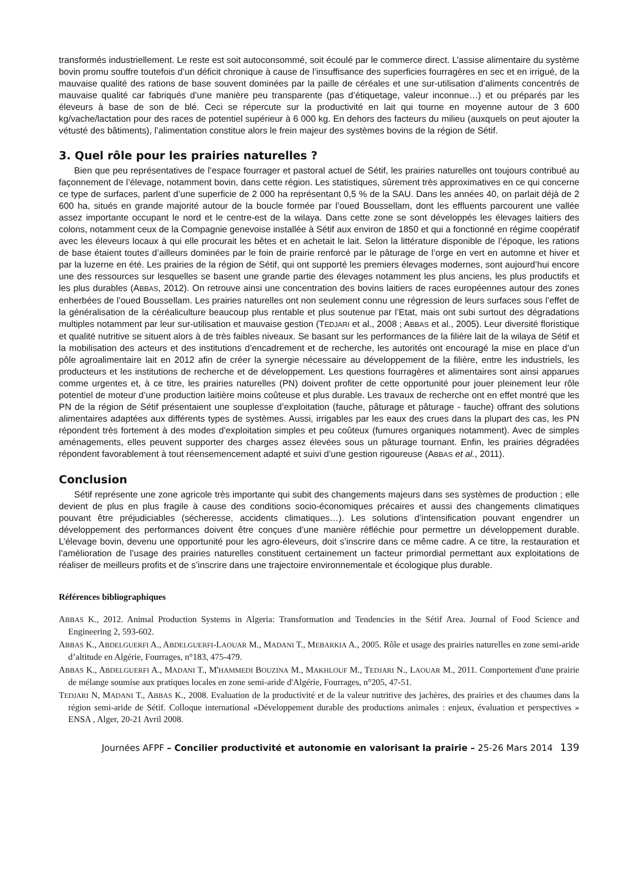transformés industriellement. Le reste est soit autoconsommé, soit écoulé par le commerce direct. L’assise alimentaire du système bovin promu souffre toutefois d’un déficit chronique à cause de l’insuffisance des superficies fourragères en sec et en irrigué, de la mauvaise qualité des rations de base souvent dominées par la paille de céréales et une sur-utilisation d’aliments concentrés de mauvaise qualité car fabriqués d’une manière peu transparente (pas d’étiquetage, valeur inconnue…) et ou préparés par les éleveurs à base de son de blé. Ceci se répercute sur la productivité en lait qui tourne en moyenne autour de 3 600 kg/vache/lactation pour des races de potentiel supérieur à 6 000 kg. En dehors des facteurs du milieu (auxquels on peut ajouter la vétusté des bâtiments), l’alimentation constitue alors le frein majeur des systèmes bovins de la région de Sétif.
3. Quel rôle pour les prairies naturelles ?
Bien que peu représentatives de l’espace fourrager et pastoral actuel de Sétif, les prairies naturelles ont toujours contribué au façonnement de l’élevage, notamment bovin, dans cette région. Les statistiques, sûrement très approximatives en ce qui concerne ce type de surfaces, parlent d’une superficie de 2 000 ha représentant 0,5 % de la SAU. Dans les années 40, on parlait déjà de 2 600 ha, situés en grande majorité autour de la boucle formée par l’oued Boussellam, dont les effluents parcourent une vallée assez importante occupant le nord et le centre-est de la wilaya. Dans cette zone se sont développés les élevages laitiers des colons, notamment ceux de la Compagnie genevoise installée à Sétif aux environ de 1850 et qui a fonctionné en régime coopératif avec les éleveurs locaux à qui elle procurait les bêtes et en achetait le lait. Selon la littérature disponible de l’époque, les rations de base étaient toutes d’ailleurs dominées par le foin de prairie renforcé par le pâturage de l’orge en vert en automne et hiver et par la luzerne en été. Les prairies de la région de Sétif, qui ont supporté les premiers élevages modernes, sont aujourd’hui encore une des ressources sur lesquelles se basent une grande partie des élevages notamment les plus anciens, les plus productifs et les plus durables (ABBAS, 2012). On retrouve ainsi une concentration des bovins laitiers de races européennes autour des zones enherbées de l’oued Boussellam. Les prairies naturelles ont non seulement connu une régression de leurs surfaces sous l’effet de la généralisation de la céréaliculture beaucoup plus rentable et plus soutenue par l’Etat, mais ont subi surtout des dégradations multiples notamment par leur sur-utilisation et mauvaise gestion (TEDJARI et al., 2008 ; ABBAS et al., 2005). Leur diversité floristique et qualité nutritive se situent alors à de très faibles niveaux. Se basant sur les performances de la filière lait de la wilaya de Sétif et la mobilisation des acteurs et des institutions d’encadrement et de recherche, les autorités ont encouragé la mise en place d’un pôle agroalimentaire lait en 2012 afin de créer la synergie nécessaire au développement de la filière, entre les industriels, les producteurs et les institutions de recherche et de développement. Les questions fourragères et alimentaires sont ainsi apparues comme urgentes et, à ce titre, les prairies naturelles (PN) doivent profiter de cette opportunité pour jouer pleinement leur rôle potentiel de moteur d’une production laitière moins coûteuse et plus durable. Les travaux de recherche ont en effet montré que les PN de la région de Sétif présentaient une souplesse d’exploitation (fauche, pâturage et pâturage - fauche) offrant des solutions alimentaires adaptées aux différents types de systèmes. Aussi, irrigables par les eaux des crues dans la plupart des cas, les PN répondent très fortement à des modes d’exploitation simples et peu coûteux (fumures organiques notamment). Avec de simples aménagements, elles peuvent supporter des charges assez élevées sous un pâturage tournant. Enfin, les prairies dégradées répondent favorablement à tout réensemencement adapté et suivi d’une gestion rigoureuse (ABBAS et al., 2011).
Conclusion
Sétif représente une zone agricole très importante qui subit des changements majeurs dans ses systèmes de production ; elle devient de plus en plus fragile à cause des conditions socio-économiques précaires et aussi des changements climatiques pouvant être préjudiciables (sécheresse, accidents climatiques…). Les solutions d’intensification pouvant engendrer un développement des performances doivent être conçues d’une manière réfléchie pour permettre un développement durable. L’élevage bovin, devenu une opportunité pour les agro-éleveurs, doit s’inscrire dans ce même cadre. A ce titre, la restauration et l’amélioration de l’usage des prairies naturelles constituent certainement un facteur primordial permettant aux exploitations de réaliser de meilleurs profits et de s’inscrire dans une trajectoire environnementale et écologique plus durable.
Références bibliographiques
ABBAS K., 2012. Animal Production Systems in Algeria: Transformation and Tendencies in the Sétif Area. Journal of Food Science and Engineering 2, 593-602.
ABBAS K., ABDELGUERFI A., ABDELGUERFI-LAOUAR M., MADANI T., MEBARKIA A., 2005. Rôle et usage des prairies naturelles en zone semi-aride d’altitude en Algérie, Fourrages, n°183, 475-479.
ABBAS K., ABDELGUERFI A., MADANI T., M'HAMMEDI BOUZINA M., MAKHLOUF M., TEDJARI N., LAOUAR M., 2011. Comportement d'une prairie de mélange soumise aux pratiques locales en zone semi-aride d'Algérie, Fourrages, n°205, 47-51.
TEDJARI N, MADANI T., ABBAS K., 2008. Evaluation de la productivité et de la valeur nutritive des jachères, des prairies et des chaumes dans la région semi-aride de Sétif. Colloque international «Développement durable des productions animales : enjeux, évaluation et perspectives » ENSA , Alger, 20-21 Avril 2008.
Journées AFPF – Concilier productivité et autonomie en valorisant la prairie – 25-26 Mars 2014 139